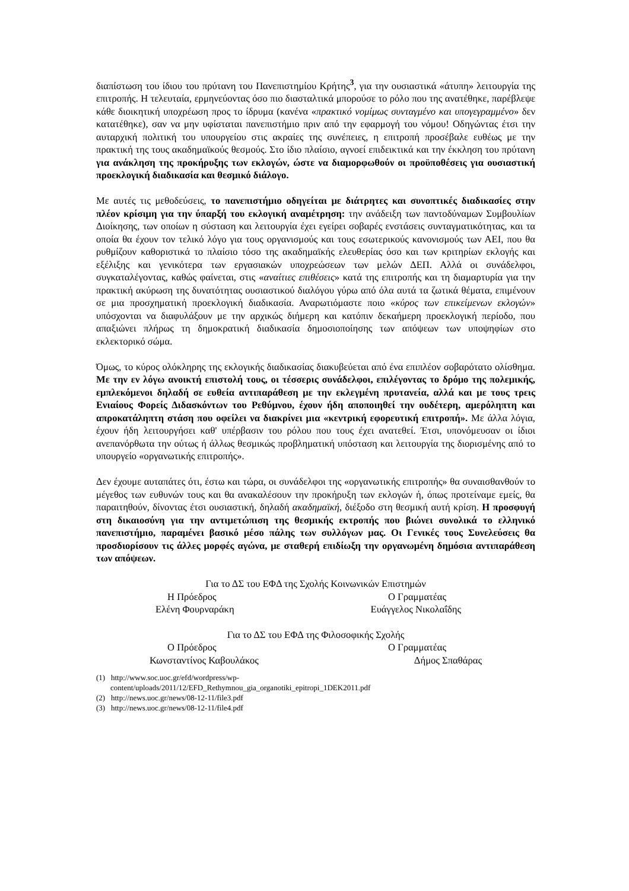διαπίστωση του ίδιου του πρύτανη του Πανεπιστημίου Κρήτης<sup>3</sup>, για την ουσιαστικά «άτυπη» λειτουργία της επιτροπής. Η τελευταία, ερμηνεύοντας όσο πιο διασταλτικά μπορούσε το ρόλο που της ανατέθηκε, παρέβλεψε κάθε διοικητική υποχρέωση προς το ίδρυμα (κανένα «πρακτικό νομίμως συνταγμένο και υπογεγραμμένο» δεν κατατέθηκε), σαν να μην υφίσταται πανεπιστήμιο πριν από την εφαρμογή του νόμου! Οδηγώντας έτσι την αυταρχική πολιτική του υπουργείου στις ακραίες της συνέπειες, η επιτροπή προσέβαλε ευθέως με την πρακτική της τους ακαδημαϊκούς θεσμούς. Στο ίδιο πλαίσιο, αγνοεί επιδεικτικά και την έκκληση του πρύτανη για ανάκληση της προκήρυξης των εκλογών, ώστε να διαμορφωθούν οι προϋποθέσεις για ουσιαστική προεκλογική διαδικασία και θεσμικό διάλογο.
Με αυτές τις μεθοδεύσεις, το πανεπιστήμιο οδηγείται με διάτρητες και συνοπτικές διαδικασίες στην πλέον κρίσιμη για την ύπαρξή του εκλογική αναμέτρηση: την ανάδειξη των παντοδύναμων Συμβουλίων Διοίκησης, των οποίων η σύσταση και λειτουργία έχει εγείρει σοβαρές ενστάσεις συνταγματικότητας, και τα οποία θα έχουν τον τελικό λόγο για τους οργανισμούς και τους εσωτερικούς κανονισμούς των ΑΕΙ, που θα ρυθμίζουν καθοριστικά το πλαίσιο τόσο της ακαδημαϊκής ελευθερίας όσο και των κριτηρίων εκλογής και εξέλιξης και γενικότερα των εργασιακών υποχρεώσεων των μελών ΔΕΠ. Αλλά οι συνάδελφοι, συγκαταλέγοντας, καθώς φαίνεται, στις «αναίτιες επιθέσεις» κατά της επιτροπής και τη διαμαρτυρία για την πρακτική ακύρωση της δυνατότητας ουσιαστικού διαλόγου γύρω από όλα αυτά τα ζωτικά θέματα, επιμένουν σε μια προσχηματική προεκλογική διαδικασία. Αναρωτιόμαστε ποιο «κύρος των επικείμενων εκλογών» υπόσχονται να διαφυλάξουν με την αρχικώς διήμερη και κατόπιν δεκαήμερη προεκλογική περίοδο, που απαξιώνει πλήρως τη δημοκρατική διαδικασία δημοσιοποίησης των απόψεων των υποψηφίων στο εκλεκτορικό σώμα.
Όμως, το κύρος ολόκληρης της εκλογικής διαδικασίας διακυβεύεται από ένα επιπλέον σοβαρότατο ολίσθημα. Με την εν λόγω ανοικτή επιστολή τους, οι τέσσερις συνάδελφοι, επιλέγοντας το δρόμο της πολεμικής, εμπλεκόμενοι δηλαδή σε ευθεία αντιπαράθεση με την εκλεγμένη πρυτανεία, αλλά και με τους τρεις Ενιαίους Φορείς Διδασκόντων του Ρεθύμνου, έχουν ήδη αποποιηθεί την ουδέτερη, αμερόληπτη και απροκατάληπτη στάση που οφείλει να διακρίνει μια «κεντρική εφορευτική επιτροπή». Με άλλα λόγια, έχουν ήδη λειτουργήσει καθ' υπέρβασιν του ρόλου που τους έχει ανατεθεί. Έτσι, υπονόμευσαν οι ίδιοι ανεπανόρθωτα την ούτως ή άλλως θεσμικώς προβληματική υπόσταση και λειτουργία της διορισμένης από το υπουργείο «οργανωτικής επιτροπής».
Δεν έχουμε αυταπάτες ότι, έστω και τώρα, οι συνάδελφοι της «οργανωτικής επιτροπής» θα συναισθανθούν το μέγεθος των ευθυνών τους και θα ανακαλέσουν την προκήρυξη των εκλογών ή, όπως προτείναμε εμείς, θα παραιτηθούν, δίνοντας έτσι ουσιαστική, δηλαδή ακαδημαϊκή, διέξοδο στη θεσμική αυτή κρίση. Η προσφυγή στη δικαιοσύνη για την αντιμετώπιση της θεσμικής εκτροπής που βιώνει συνολικά το ελληνικό πανεπιστήμιο, παραμένει βασικό μέσο πάλης των συλλόγων μας. Οι Γενικές τους Συνελεύσεις θα προσδιορίσουν τις άλλες μορφές αγώνα, με σταθερή επιδίωξη την οργανωμένη δημόσια αντιπαράθεση των απόψεων.
Για το ΔΣ του ΕΦΔ της Σχολής Κοινωνικών Επιστημών
Η Πρόεδρος Ο Γραμματέας
Ελένη Φουρναράκη Ευάγγελος Νικολαΐδης
Για το ΔΣ του ΕΦΔ της Φιλοσοφικής Σχολής
Ο Πρόεδρος Ο Γραμματέας
Κωνσταντίνος Καβουλάκος Δήμος Σπαθάρας
(1) http://www.soc.uoc.gr/efd/wordpress/wp-
content/uploads/2011/12/EFD_Rethymnou_gia_organotiki_epitropi_1DEK2011.pdf
(2) http://news.uoc.gr/news/08-12-11/file3.pdf
(3) http://news.uoc.gr/news/08-12-11/file4.pdf